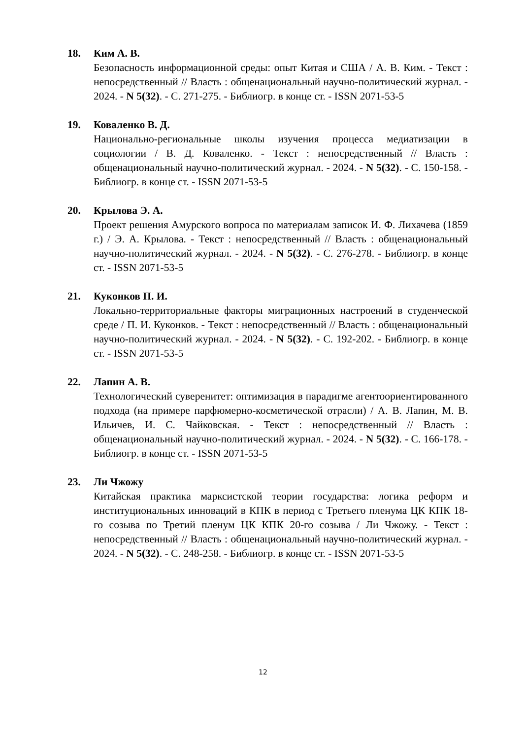18. Ким А. В.
Безопасность информационной среды: опыт Китая и США / А. В. Ким. - Текст : непосредственный // Власть : общенациональный научно-политический журнал. - 2024. - N 5(32). - С. 271-275. - Библиогр. в конце ст. - ISSN 2071-53-5
19. Коваленко В. Д.
Национально-региональные школы изучения процесса медиатизации в социологии / В. Д. Коваленко. - Текст : непосредственный // Власть : общенациональный научно-политический журнал. - 2024. - N 5(32). - С. 150-158. - Библиогр. в конце ст. - ISSN 2071-53-5
20. Крылова Э. А.
Проект решения Амурского вопроса по материалам записок И. Ф. Лихачева (1859 г.) / Э. А. Крылова. - Текст : непосредственный // Власть : общенациональный научно-политический журнал. - 2024. - N 5(32). - С. 276-278. - Библиогр. в конце ст. - ISSN 2071-53-5
21. Куконков П. И.
Локально-территориальные факторы миграционных настроений в студенческой среде / П. И. Куконков. - Текст : непосредственный // Власть : общенациональный научно-политический журнал. - 2024. - N 5(32). - С. 192-202. - Библиогр. в конце ст. - ISSN 2071-53-5
22. Лапин А. В.
Технологический суверенитет: оптимизация в парадигме агентоориентированного подхода (на примере парфюмерно-косметической отрасли) / А. В. Лапин, М. В. Ильичев, И. С. Чайковская. - Текст : непосредственный // Власть : общенациональный научно-политический журнал. - 2024. - N 5(32). - С. 166-178. - Библиогр. в конце ст. - ISSN 2071-53-5
23. Ли Чжожу
Китайская практика марксистской теории государства: логика реформ и институциональных инноваций в КПК в период с Третьего пленума ЦК КПК 18-го созыва по Третий пленум ЦК КПК 20-го созыва / Ли Чжожу. - Текст : непосредственный // Власть : общенациональный научно-политический журнал. - 2024. - N 5(32). - С. 248-258. - Библиогр. в конце ст. - ISSN 2071-53-5
12